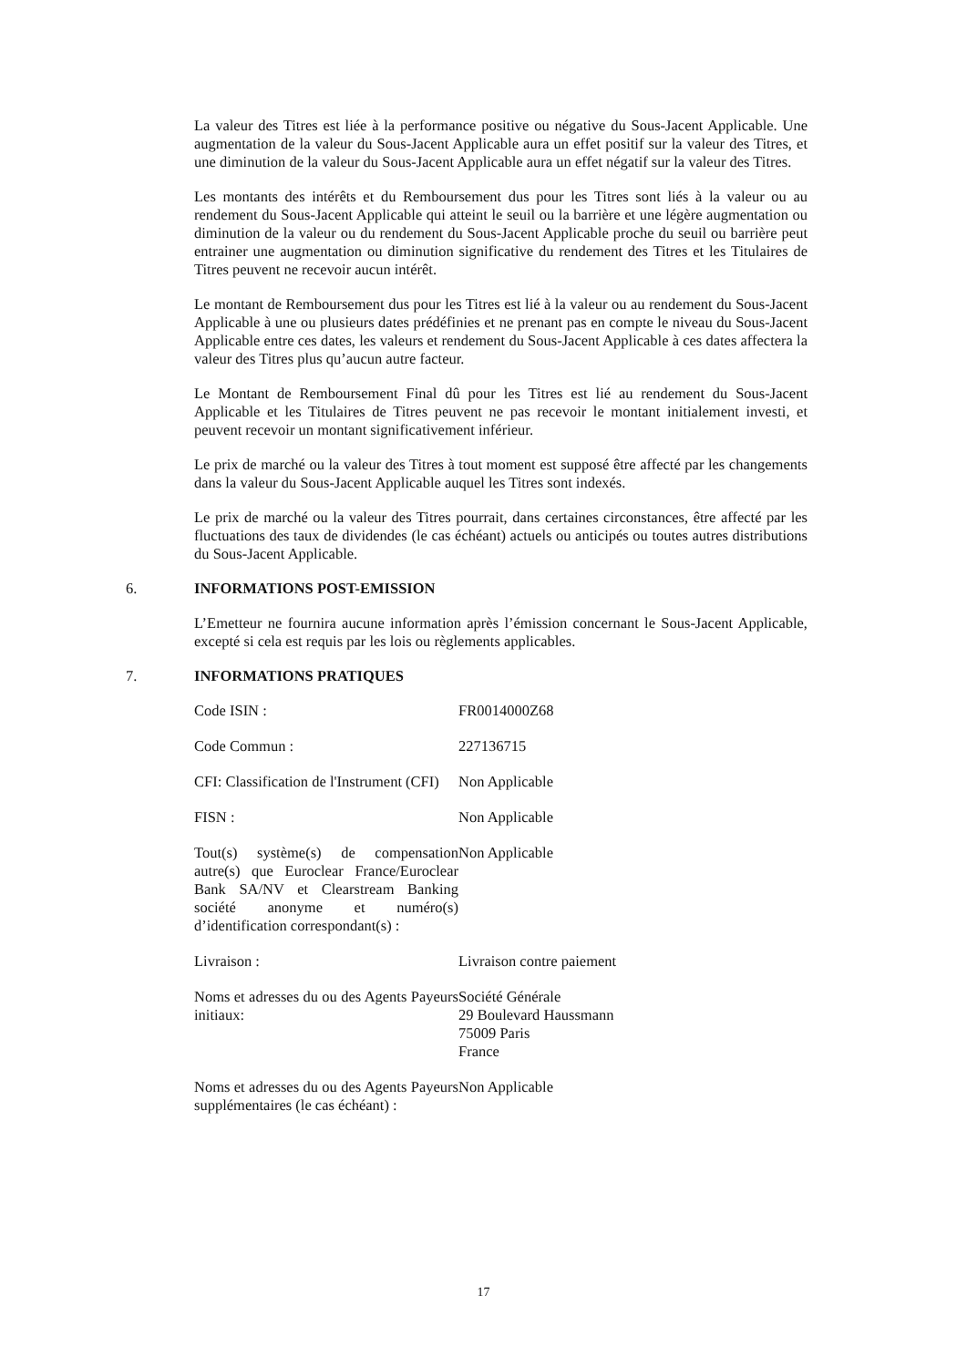La valeur des Titres est liée à la performance positive ou négative du Sous-Jacent Applicable. Une augmentation de la valeur du Sous-Jacent Applicable aura un effet positif sur la valeur des Titres, et une diminution de la valeur du Sous-Jacent Applicable aura un effet négatif sur la valeur des Titres.
Les montants des intérêts et du Remboursement dus pour les Titres sont liés à la valeur ou au rendement du Sous-Jacent Applicable qui atteint le seuil ou la barrière et une légère augmentation ou diminution de la valeur ou du rendement du Sous-Jacent Applicable proche du seuil ou barrière peut entrainer une augmentation ou diminution significative du rendement des Titres et les Titulaires de Titres peuvent ne recevoir aucun intérêt.
Le montant de Remboursement dus pour les Titres est lié à la valeur ou au rendement du Sous-Jacent Applicable à une ou plusieurs dates prédéfinies et ne prenant pas en compte le niveau du Sous-Jacent Applicable entre ces dates, les valeurs et rendement du Sous-Jacent Applicable à ces dates affectera la valeur des Titres plus qu’aucun autre facteur.
Le Montant de Remboursement Final dû pour les Titres est lié au rendement du Sous-Jacent Applicable et les Titulaires de Titres peuvent ne pas recevoir le montant initialement investi, et peuvent recevoir un montant significativement inférieur.
Le prix de marché ou la valeur des Titres à tout moment est supposé être affecté par les changements dans la valeur du Sous-Jacent Applicable auquel les Titres sont indexés.
Le prix de marché ou la valeur des Titres pourrait, dans certaines circonstances, être affecté par les fluctuations des taux de dividendes (le cas échéant) actuels ou anticipés ou toutes autres distributions du Sous-Jacent Applicable.
6. INFORMATIONS POST-EMISSION
L’Emetteur ne fournira aucune information après l’émission concernant le Sous-Jacent Applicable, excepté si cela est requis par les lois ou règlements applicables.
7. INFORMATIONS PRATIQUES
| Code ISIN : | FR0014000Z68 |
| Code Commun : | 227136715 |
| CFI: Classification de l'Instrument (CFI) | Non Applicable |
| FISN : | Non Applicable |
| Tout(s) système(s) de compensation autre(s) que Euroclear France/Euroclear Bank SA/NV et Clearstream Banking société anonyme et numéro(s) d’identification correspondant(s) : | Non Applicable |
| Livraison : | Livraison contre paiement |
| Noms et adresses du ou des Agents Payeurs initiaux: | Société Générale 29 Boulevard Haussmann 75009 Paris France |
| Noms et adresses du ou des Agents Payeurs supplémentaires (le cas échéant) : | Non Applicable |
17